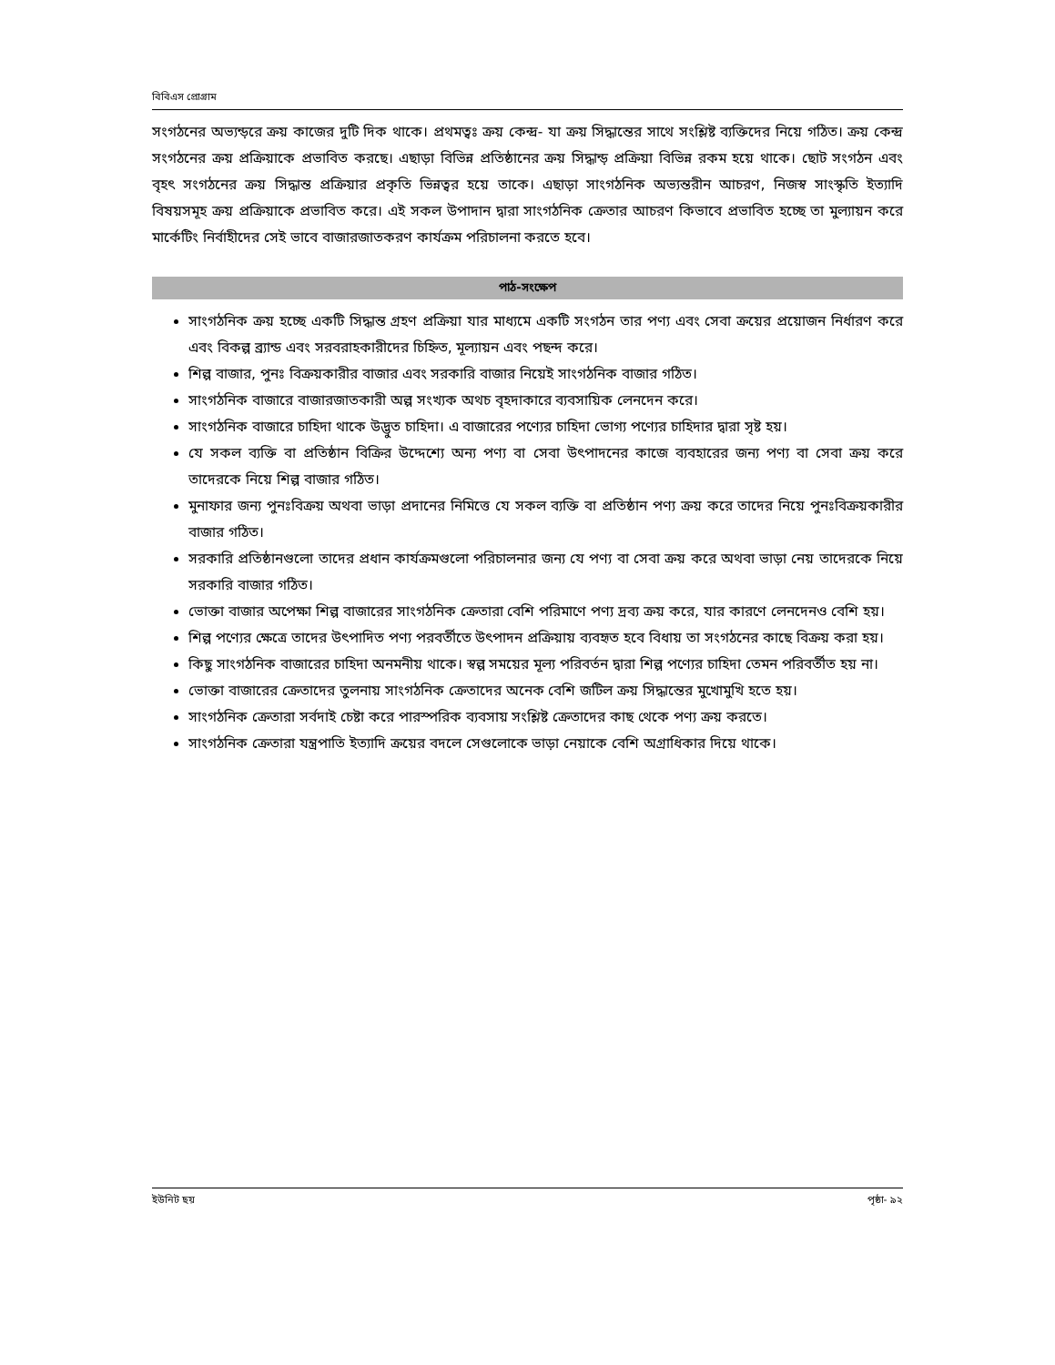বিবিএস প্রোগ্রাম
সংগঠনের অভ্যন্ড়রে ক্রয় কাজের দুটি দিক থাকে। প্রথমত্বঃ ক্রয় কেন্দ্র- যা ক্রয় সিদ্ধান্তের সাথে সংশ্লিষ্ট ব্যক্তিদের নিয়ে গঠিত। ক্রয় কেন্দ্র সংগঠনের ক্রয় প্রক্রিয়াকে প্রভাবিত করছে। এছাড়া বিভিন্ন প্রতিষ্ঠানের ক্রয় সিদ্ধান্ড় প্রক্রিয়া বিভিন্ন রকম হয়ে থাকে। ছোট সংগঠন এবং বৃহৎ সংগঠনের ক্রয় সিদ্ধান্ত প্রক্রিয়ার প্রকৃতি ভিন্নত্বর হয়ে তাকে। এছাড়া সাংগঠনিক অভ্যন্তরীন আচরণ, নিজস্ব সাংস্কৃতি ইত্যাদি বিষয়সমূহ ক্রয় প্রক্রিয়াকে প্রভাবিত করে। এই সকল উপাদান দ্বারা সাংগঠনিক ক্রেতার আচরণ কিভাবে প্রভাবিত হচ্ছে তা মুল্যায়ন করে মার্কেটিং নির্বাহীদের সেই ভাবে বাজারজাতকরণ কার্যক্রম পরিচালনা করতে হবে।
পাঠ-সংক্ষেপ
সাংগঠনিক ক্রয় হচ্ছে একটি সিদ্ধান্ত গ্রহণ প্রক্রিয়া যার মাধ্যমে একটি সংগঠন তার পণ্য এবং সেবা ক্রয়ের প্রয়োজন নির্ধারণ করে এবং বিকল্প ব্র্যান্ড এবং সরবরাহকারীদের চিহ্নিত, মূল্যায়ন এবং পছন্দ করে।
শিল্প বাজার, পুনঃ বিক্রয়কারীর বাজার এবং সরকারি বাজার নিয়েই সাংগঠনিক বাজার গঠিত।
সাংগঠনিক বাজারে বাজারজাতকারী অল্প সংখ্যক অথচ বৃহদাকারে ব্যবসায়িক লেনদেন করে।
সাংগঠনিক বাজারে চাহিদা থাকে উদ্ভুত চাহিদা। এ বাজারের পণ্যের চাহিদা ভোগ্য পণ্যের চাহিদার দ্বারা সৃষ্ট হয়।
যে সকল ব্যক্তি বা প্রতিষ্ঠান বিক্রির উদ্দেশ্যে অন্য পণ্য বা সেবা উৎপাদনের কাজে ব্যবহারের জন্য পণ্য বা সেবা ক্রয় করে তাদেরকে নিয়ে শিল্প বাজার গঠিত।
মুনাফার জন্য পুনঃবিক্রয় অথবা ভাড়া প্রদানের নিমিত্তে যে সকল ব্যক্তি বা প্রতিষ্ঠান পণ্য ক্রয় করে তাদের নিয়ে পুনঃবিক্রয়কারীর বাজার গঠিত।
সরকারি প্রতিষ্ঠানগুলো তাদের প্রধান কার্যক্রমগুলো পরিচালনার জন্য যে পণ্য বা সেবা ক্রয় করে অথবা ভাড়া নেয় তাদেরকে নিয়ে সরকারি বাজার গঠিত।
ভোক্তা বাজার অপেক্ষা শিল্প বাজারের সাংগঠনিক ক্রেতারা বেশি পরিমাণে পণ্য দ্রব্য ক্রয় করে, যার কারণে লেনদেনও বেশি হয়।
শিল্প পণ্যের ক্ষেত্রে তাদের উৎপাদিত পণ্য পরবর্তীতে উৎপাদন প্রক্রিয়ায় ব্যবহৃত হবে বিধায় তা সংগঠনের কাছে বিক্রয় করা হয়।
কিছু সাংগঠনিক বাজারের চাহিদা অনমনীয় থাকে। স্বল্প সময়ের মূল্য পরিবর্তন দ্বারা শিল্প পণ্যের চাহিদা তেমন পরিবর্তীত হয় না।
ভোক্তা বাজারের ক্রেতাদের তুলনায় সাংগঠনিক ক্রেতাদের অনেক বেশি জটিল ক্রয় সিদ্ধান্তের মুখোমুখি হতে হয়।
সাংগঠনিক ক্রেতারা সর্বদাই চেষ্টা করে পারস্পরিক ব্যবসায় সংশ্লিষ্ট ক্রেতাদের কাছ থেকে পণ্য ক্রয় করতে।
সাংগঠনিক ক্রেতারা যন্ত্রপাতি ইত্যাদি ক্রয়ের বদলে সেগুলোকে ভাড়া নেয়াকে বেশি অগ্রাধিকার দিয়ে থাকে।
ইউনিট ছয় পৃষ্ঠা- ৯২